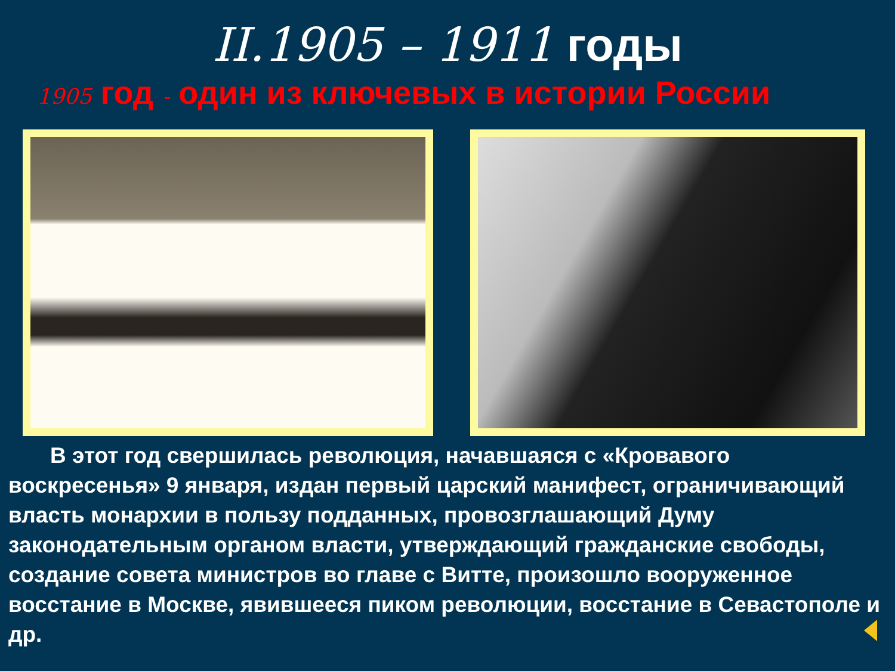II.1905 – 1911 годы
1905 год - один из ключевых в истории России
В этот год свершилась революция, начавшаяся с «Кровавого воскресенья» 9 января, издан первый царский манифест, ограничивающий власть монархии в пользу подданных, провозглашающий Думу законодательным органом власти, утверждающий гражданские свободы, создание совета министров во главе с Витте, произошло вооруженное восстание в Москве, явившееся пиком революции, восстание в Севастополе и др.